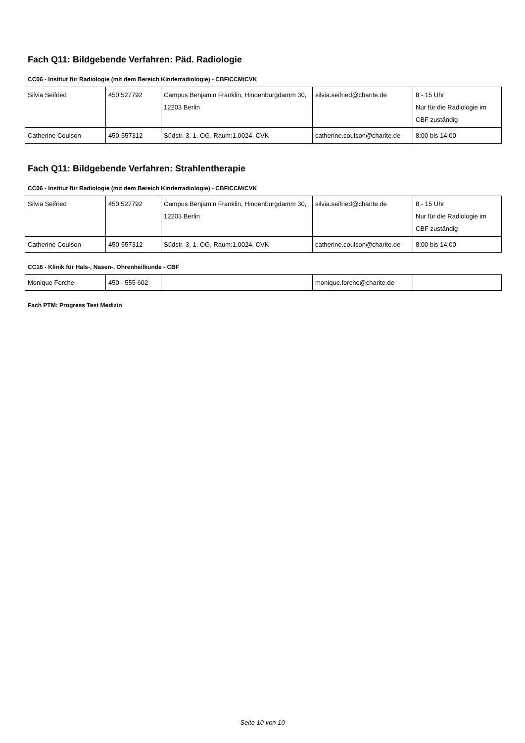Fach Q11: Bildgebende Verfahren: Päd. Radiologie
CC06 - Institut für Radiologie (mit dem Bereich Kinderradiologie) - CBF/CCM/CVK
| Silvia Seifried | 450 527792 | Campus Benjamin Franklin, Hindenburgdamm 30, 12203 Berlin | silvia.seifried@charite.de | 8 - 15 Uhr Nur für die Radiologie im CBF zuständig |
| Catherine Coulson | 450-557312 | Südstr. 3, 1. OG, Raum:1.0024, CVK | catherine.coulson@charite.de | 8:00 bis 14:00 |
Fach Q11: Bildgebende Verfahren: Strahlentherapie
CC06 - Institut für Radiologie (mit dem Bereich Kinderradiologie) - CBF/CCM/CVK
| Silvia Seifried | 450 527792 | Campus Benjamin Franklin, Hindenburgdamm 30, 12203 Berlin | silvia.seifried@charite.de | 8 - 15 Uhr Nur für die Radiologie im CBF zuständig |
| Catherine Coulson | 450-557312 | Südstr. 3, 1. OG, Raum:1.0024, CVK | catherine.coulson@charite.de | 8:00 bis 14:00 |
CC16 - Klinik für Hals-, Nasen-, Ohrenheilkunde - CBF
| Monique Forche | 450 - 555 602 | | monique.forche@charite.de | |
Fach PTM: Progress Test Medizin
Seite 10 von 10